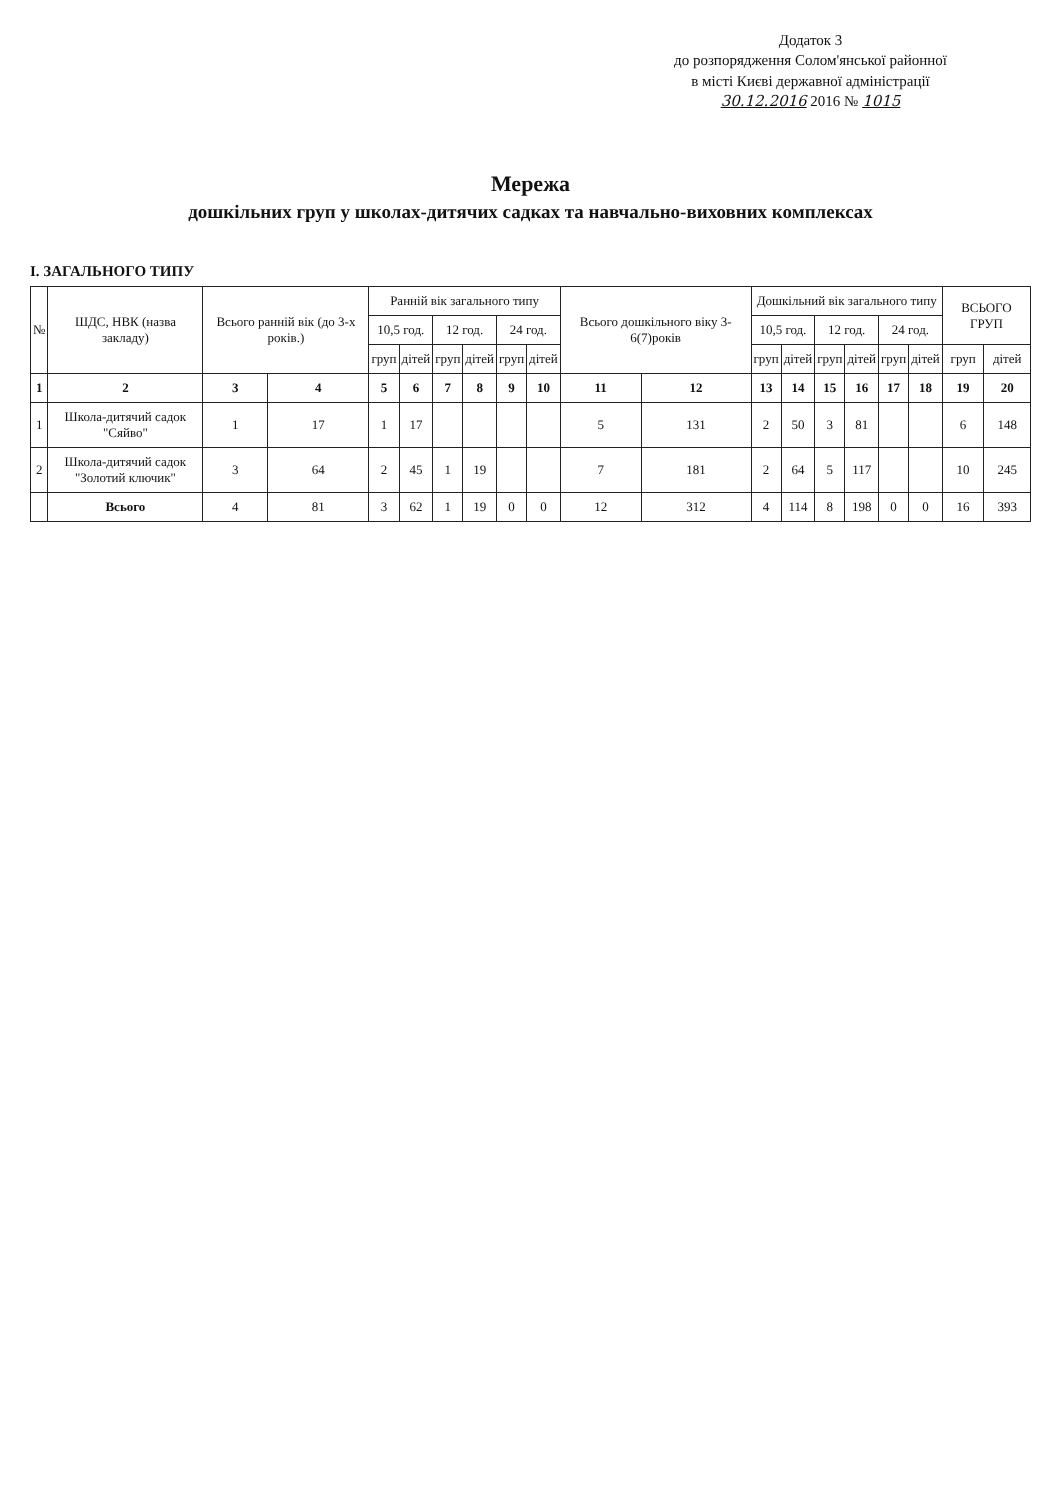Додаток 3
до розпорядження Солом'янської районної
в місті Києві державної адміністрації
30.12.2016 2016 № 1015
Мережа
дошкільних груп у школах-дитячих садках та навчально-виховних комплексах
I. ЗАГАЛЬНОГО ТИПУ
| № | ШДС, НВК (назва закладу) | Всього ранній вік (до 3-х років.) | | Ранній вік загального типу | | | | | | Всього дошкільного віку 3-6(7)років | | Дошкільний вік загального типу | | | | | | ВСЬОГО ГРУП | |
| --- | --- | --- | --- | --- | --- | --- | --- | --- | --- | --- | --- | --- | --- | --- | --- | --- | --- | --- | --- |
| | | | | 10,5 год. | | 12 год. | | 24 год. | | | | 10,5 год. | | 12 год. | | 24 год. | | | |
| | | | | груп | дітей | груп | дітей | груп | дітей | | | груп | дітей | груп | дітей | груп | дітей | груп | дітей |
| 1 | 2 | 3 | 4 | 5 | 6 | 7 | 8 | 9 | 10 | 11 | 12 | 13 | 14 | 15 | 16 | 17 | 18 | 19 | 20 |
| 1 | Школа-дитячий садок "Сяйво" | 1 | 17 | 1 | 17 | | | | | 5 | 131 | 2 | 50 | 3 | 81 | | | 6 | 148 |
| 2 | Школа-дитячий садок "Золотий ключик" | 3 | 64 | 2 | 45 | 1 | 19 | | | 7 | 181 | 2 | 64 | 5 | 117 | | | 10 | 245 |
| | Всього | 4 | 81 | 3 | 62 | 1 | 19 | 0 | 0 | 12 | 312 | 4 | 114 | 8 | 198 | 0 | 0 | 16 | 393 |